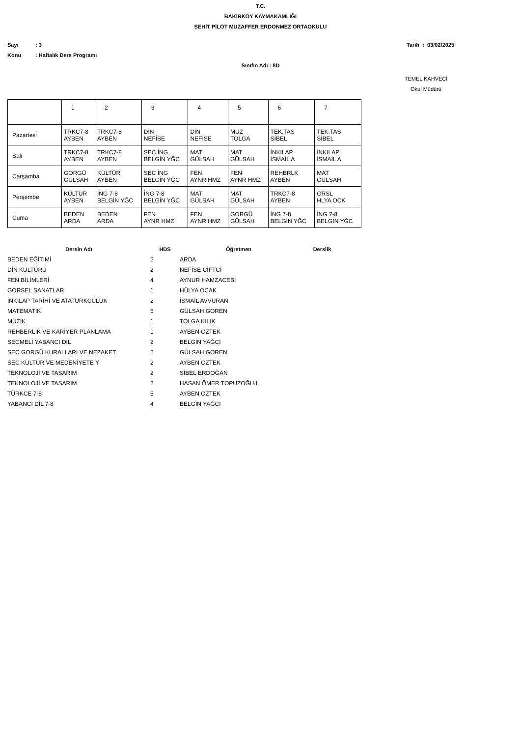T.C.
BAKIRKOY KAYMAKAMLIĞI
SEHİT PİLOT MUZAFFER ERDONMEZ ORTAOKULU
Sayı: 3 Tarih : 03/02/2025
Konu: Haftalık Ders Programı
Sınıfın Adı : 8D
TEMEL KAHVECİ
Okul Müdürü
| | 1 | 2 | 3 | 4 | 5 | 6 | 7 |
| Pazartesi | TRKC7-8 AYBEN | TRKC7-8 AYBEN | DİN NEFİSE | DİN NEFİSE | MÜZ TOLGA | TEK.TAS SİBEL | TEK.TAS SİBEL |
| Salı | TRKC7-8 AYBEN | TRKC7-8 AYBEN | SEC İNG BELGİN YĞC | MAT GÜLSAH | MAT GÜLSAH | İNKILAP İSMAİL A | İNKILAP İSMAİL A |
| Carşamba | GORGÜ GÜLSAH | KÜLTÜR AYBEN | SEC İNG BELGİN YĞC | FEN AYNR HMZ | FEN AYNR HMZ | REHBRLK AYBEN | MAT GÜLSAH |
| Perşembe | KÜLTÜR AYBEN | İNG 7-8 BELGİN YĞC | İNG 7-8 BELGİN YĞC | MAT GÜLSAH | MAT GÜLSAH | TRKC7-8 AYBEN | GRSL HLYA OCK |
| Cuma | BEDEN ARDA | BEDEN ARDA | FEN AYNR HMZ | FEN AYNR HMZ | GORGÜ GÜLSAH | İNG 7-8 BELGİN YĞC | İNG 7-8 BELGİN YĞC |
| Dersin Adı | HDS | Öğretmen | Derslik |
| --- | --- | --- | --- |
| BEDEN EĞİTİMİ | 2 | ARDA | |
| DİN KÜLTÜRÜ | 2 | NEFİSE CİFTCİ | |
| FEN BİLİMLERİ | 4 | AYNUR HAMZACEBİ | |
| GORSEL SANATLAR | 1 | HÜLYA OCAK | |
| İNKILAP TARİHİ VE ATATÜRKCÜLÜK | 2 | İSMAİL AVVURAN | |
| MATEMATİK | 5 | GÜLSAH GOREN | |
| MÜZİK | 1 | TOLGA KILIK | |
| REHBERLİK VE KARİYER PLANLAMA | 1 | AYBEN OZTEK | |
| SECMELİ YABANCI DİL | 2 | BELGİN YAĞCI | |
| SEC GORGÜ KURALLARI VE NEZAKET | 2 | GÜLSAH GOREN | |
| SEC KÜLTÜR VE MEDENİYETE Y | 2 | AYBEN OZTEK | |
| TEKNOLOJİ VE TASARIM | 2 | SİBEL ERDOĞAN | |
| TEKNOLOJİ VE TASARIM | 2 | HASAN ÖMER TOPUZOĞLU | |
| TÜRKCE 7-8 | 5 | AYBEN OZTEK | |
| YABANCI DİL 7-8 | 4 | BELGİN YAĞCI | |